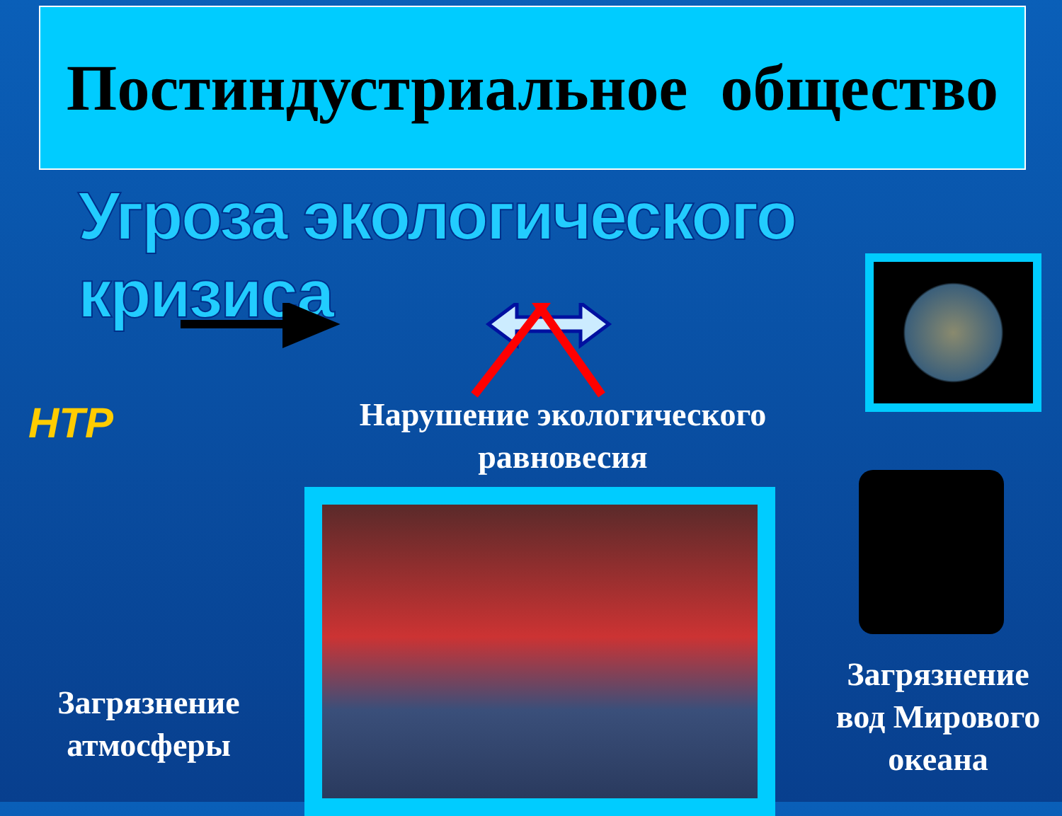Постиндустриальное общество
Угроза экологического кризиса
НТР
Нарушение экологического равновесия
Загрязнение атмосферы
Загрязнение вод Мирового океана